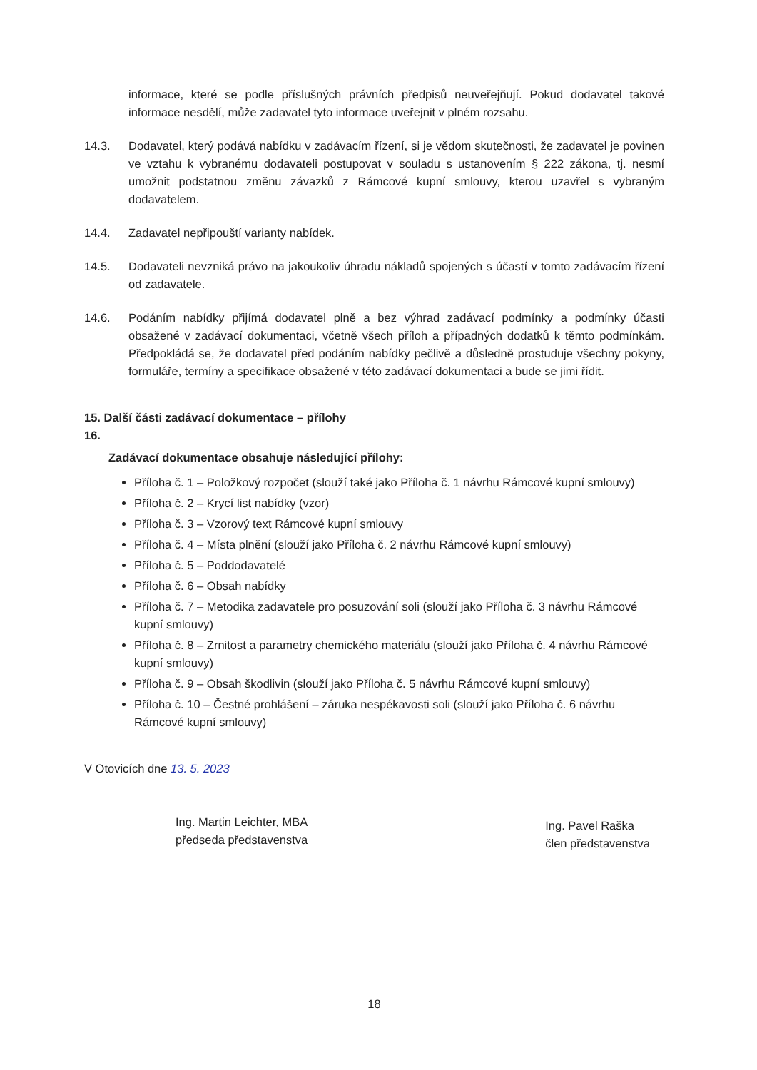informace, které se podle příslušných právních předpisů neuveřejňují. Pokud dodavatel takové informace nesdělí, může zadavatel tyto informace uveřejnit v plném rozsahu.
14.3. Dodavatel, který podává nabídku v zadávacím řízení, si je vědom skutečnosti, že zadavatel je povinen ve vztahu k vybranému dodavateli postupovat v souladu s ustanovením § 222 zákona, tj. nesmí umožnit podstatnou změnu závazků z Rámcové kupní smlouvy, kterou uzavřel s vybraným dodavatelem.
14.4. Zadavatel nepřipouští varianty nabídek.
14.5. Dodavateli nevzniká právo na jakoukoliv úhradu nákladů spojených s účastí v tomto zadávacím řízení od zadavatele.
14.6. Podáním nabídky přijímá dodavatel plně a bez výhrad zadávací podmínky a podmínky účasti obsažené v zadávací dokumentaci, včetně všech příloh a případných dodatků k těmto podmínkám. Předpokládá se, že dodavatel před podáním nabídky pečlivě a důsledně prostuduje všechny pokyny, formuláře, termíny a specifikace obsažené v této zadávací dokumentaci a bude se jimi řídit.
15. Další části zadávací dokumentace – přílohy
16.
Zadávací dokumentace obsahuje následující přílohy:
Příloha č. 1 – Položkový rozpočet (slouží také jako Příloha č. 1 návrhu Rámcové kupní smlouvy)
Příloha č. 2 – Krycí list nabídky (vzor)
Příloha č. 3 – Vzorový text Rámcové kupní smlouvy
Příloha č. 4 – Místa plnění (slouží jako Příloha č. 2 návrhu Rámcové kupní smlouvy)
Příloha č. 5 – Poddodavatelé
Příloha č. 6 – Obsah nabídky
Příloha č. 7 – Metodika zadavatele pro posuzování soli (slouží jako Příloha č. 3 návrhu Rámcové kupní smlouvy)
Příloha č. 8 – Zrnitost a parametry chemického materiálu (slouží jako Příloha č. 4 návrhu Rámcové kupní smlouvy)
Příloha č. 9 – Obsah škodlivin (slouží jako Příloha č. 5 návrhu Rámcové kupní smlouvy)
Příloha č. 10 – Čestné prohlášení – záruka nespékavosti soli (slouží jako Příloha č. 6 návrhu Rámcové kupní smlouvy)
V Otovicích dne 13. 5. 2023
Ing. Martin Leichter, MBA
předseda představenstva
Ing. Pavel Raška
člen představenstva
18